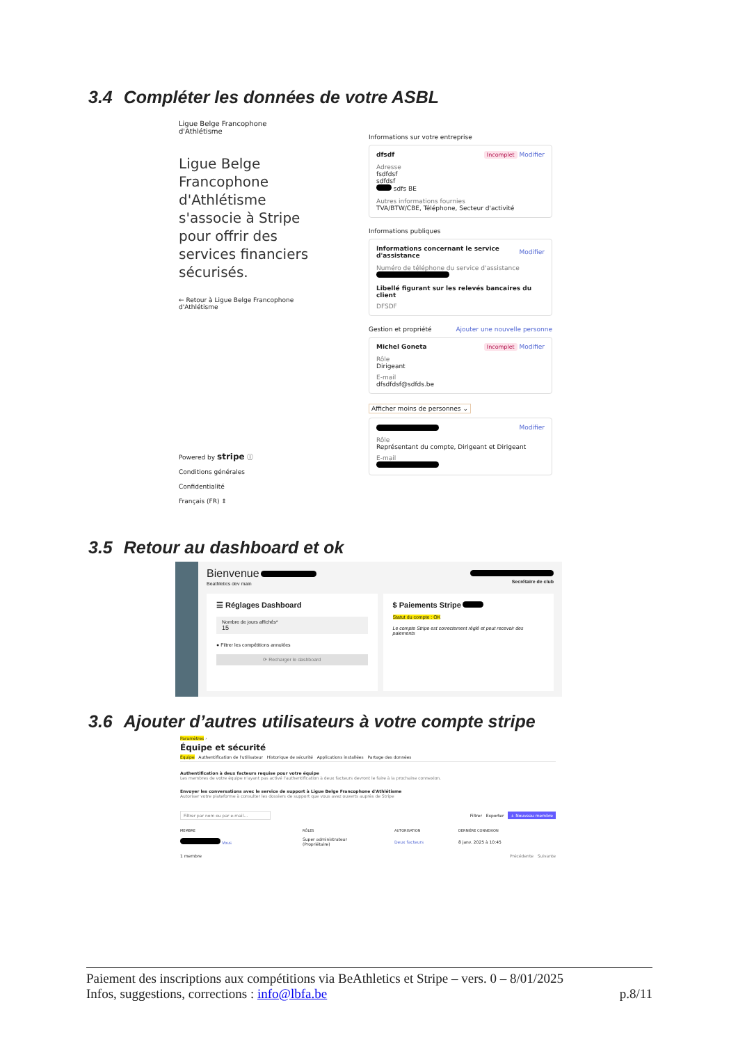3.4 Compléter les données de votre ASBL
Ligue Belge Francophone
d'Athlétisme
Ligue Belge Francophone d'Athlétisme s'associe à Stripe pour offrir des services financiers sécurisés.
← Retour à Ligue Belge Francophone d'Athlétisme
Powered by stripe ⓘ
Conditions générales
Confidentialité
Français (FR) ⇕
Informations sur votre entreprise
dfsdf Incomplet Modifier
Adresse
fsdfdsf
sdfdsf
sdfs BE
Autres informations fournies
TVA/BTW/CBE, Téléphone, Secteur d'activité
Informations publiques
Informations concernant le service d'assistance Modifier
Numéro de téléphone du service d'assistance
Libellé figurant sur les relevés bancaires du client
DFSDF
Gestion et propriété Ajouter une nouvelle personne
Michel Goneta Incomplet Modifier
Rôle
Dirigeant
E-mail
dfsdfdsf@sdfds.be
Afficher moins de personnes ⌄
Modifier
Rôle
Représentant du compte, Dirigeant et Dirigeant
E-mail
3.5 Retour au dashboard et ok
Bienvenue
Beathletics dev main
Secrétaire de club
☰ Réglages Dashboard
Nombre de jours affichés*
15
● Filtrer les compétitions annulées
⟳ Recharger le dashboard
$ Paiements Stripe
Statut du compte : OK
Le compte Stripe est correctement réglé et peut recevoir des paiements
3.6 Ajouter d’autres utilisateurs à votre compte stripe
Paramètres ›
Équipe et sécurité
Équipe Authentification de l'utilisateur Historique de sécurité Applications installées Partage des données
Authentification à deux facteurs requise pour votre équipe
Les membres de votre équipe n'ayant pas activé l'authentification à deux facteurs devront le faire à la prochaine connexion.
Envoyer les conversations avec le service de support à Ligue Belge Francophone d'Athlétisme
Autoriser votre plateforme à consulter les dossiers de support que vous avez ouverts auprès de Stripe
Filtrer par nom ou par e-mail… Filtrer Exporter + Nouveau membre
MEMBRE RÔLES AUTORISATION DERNIÈRE CONNEXION
Vous Super administrateur
(Propriétaire) Deux facteurs 8 janv. 2025 à 10:45
1 membre Précédente Suivante
Paiement des inscriptions aux compétitions via BeAthletics et Stripe – vers. 0 – 8/01/2025
Infos, suggestions, corrections : info@lbfa.be p.8/11